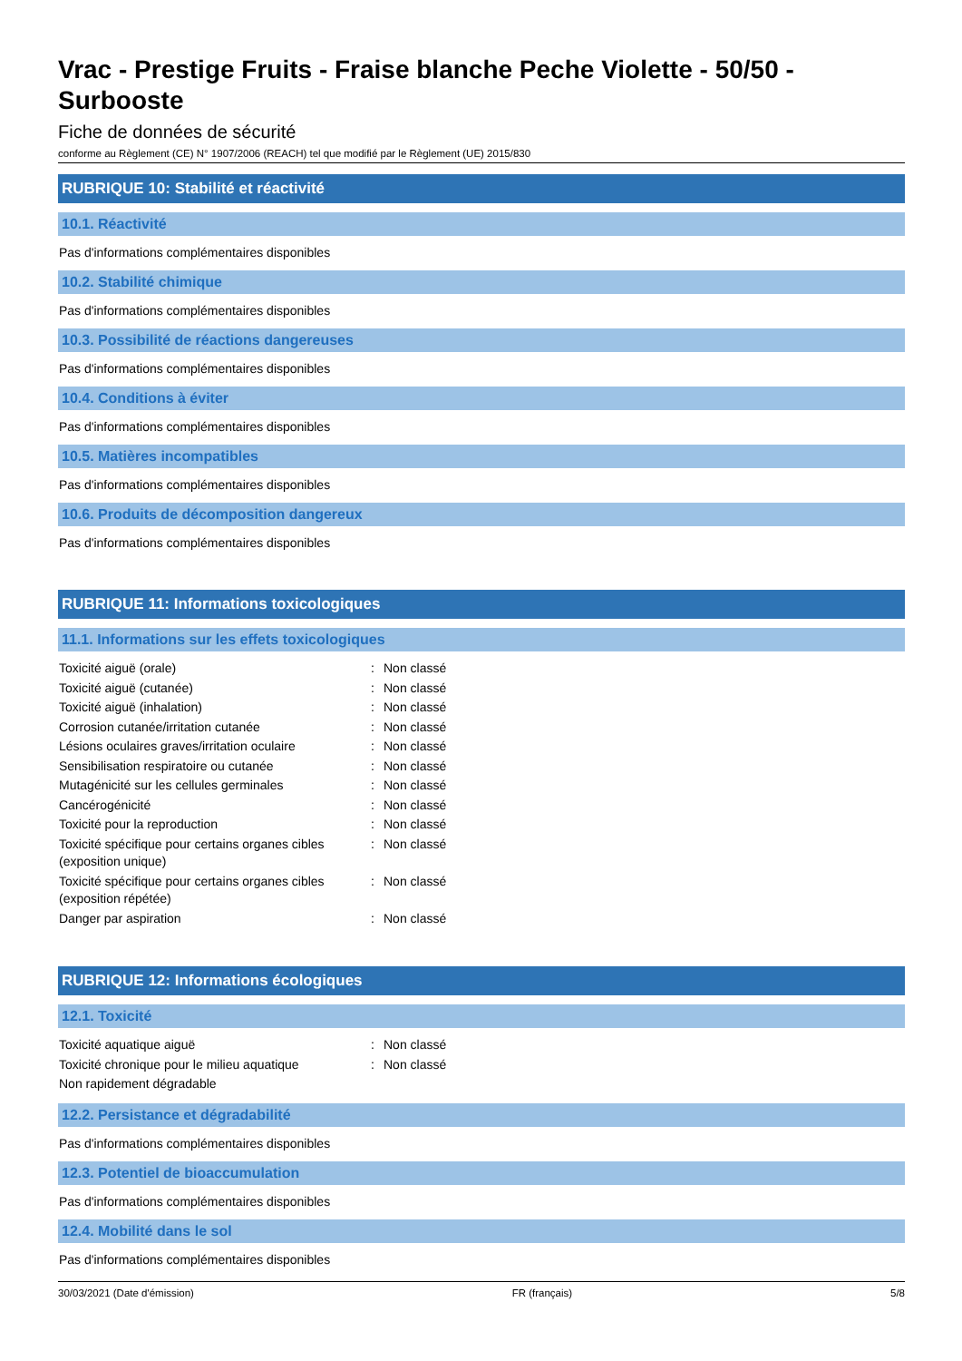Vrac - Prestige Fruits - Fraise blanche Peche Violette - 50/50 - Surbooste
Fiche de données de sécurité
conforme au Règlement (CE) N° 1907/2006 (REACH) tel que modifié par le Règlement (UE) 2015/830
RUBRIQUE 10: Stabilité et réactivité
10.1. Réactivité
Pas d'informations complémentaires disponibles
10.2. Stabilité chimique
Pas d'informations complémentaires disponibles
10.3. Possibilité de réactions dangereuses
Pas d'informations complémentaires disponibles
10.4. Conditions à éviter
Pas d'informations complémentaires disponibles
10.5. Matières incompatibles
Pas d'informations complémentaires disponibles
10.6. Produits de décomposition dangereux
Pas d'informations complémentaires disponibles
RUBRIQUE 11: Informations toxicologiques
11.1. Informations sur les effets toxicologiques
| Toxicité aiguë (orale) | : | Non classé |
| Toxicité aiguë (cutanée) | : | Non classé |
| Toxicité aiguë (inhalation) | : | Non classé |
| Corrosion cutanée/irritation cutanée | : | Non classé |
| Lésions oculaires graves/irritation oculaire | : | Non classé |
| Sensibilisation respiratoire ou cutanée | : | Non classé |
| Mutagénicité sur les cellules germinales | : | Non classé |
| Cancérogénicité | : | Non classé |
| Toxicité pour la reproduction | : | Non classé |
| Toxicité spécifique pour certains organes cibles (exposition unique) | : | Non classé |
| Toxicité spécifique pour certains organes cibles (exposition répétée) | : | Non classé |
| Danger par aspiration | : | Non classé |
RUBRIQUE 12: Informations écologiques
12.1. Toxicité
| Toxicité aquatique aiguë | : | Non classé |
| Toxicité chronique pour le milieu aquatique | : | Non classé |
| Non rapidement dégradable | | |
12.2. Persistance et dégradabilité
Pas d'informations complémentaires disponibles
12.3. Potentiel de bioaccumulation
Pas d'informations complémentaires disponibles
12.4. Mobilité dans le sol
Pas d'informations complémentaires disponibles
30/03/2021 (Date d'émission) FR (français) 5/8